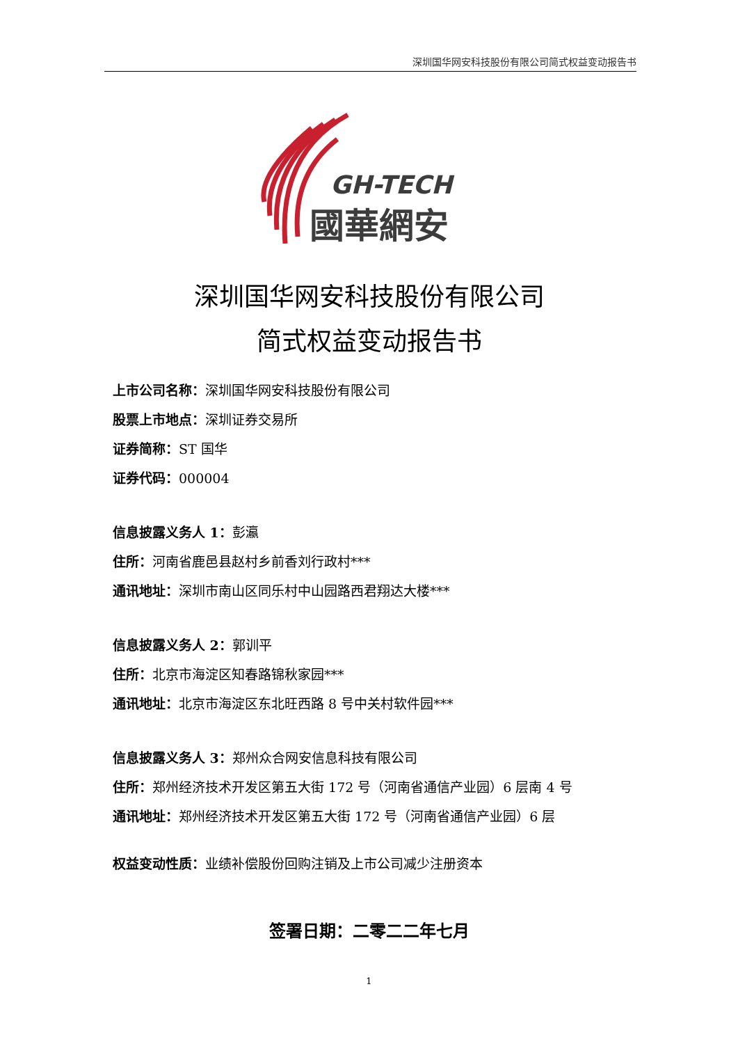深圳国华网安科技股份有限公司简式权益变动报告书
GH-TECH
國華網安
深圳国华网安科技股份有限公司
简式权益变动报告书
上市公司名称：深圳国华网安科技股份有限公司
股票上市地点：深圳证券交易所
证券简称：ST 国华
证券代码：000004
信息披露义务人 1：彭瀛
住所：河南省鹿邑县赵村乡前香刘行政村***
通讯地址：深圳市南山区同乐村中山园路西君翔达大楼***
信息披露义务人 2：郭训平
住所：北京市海淀区知春路锦秋家园***
通讯地址：北京市海淀区东北旺西路 8 号中关村软件园***
信息披露义务人 3：郑州众合网安信息科技有限公司
住所：郑州经济技术开发区第五大街 172 号（河南省通信产业园）6 层南 4 号
通讯地址：郑州经济技术开发区第五大街 172 号（河南省通信产业园）6 层
权益变动性质：业绩补偿股份回购注销及上市公司减少注册资本
签署日期：二零二二年七月
1